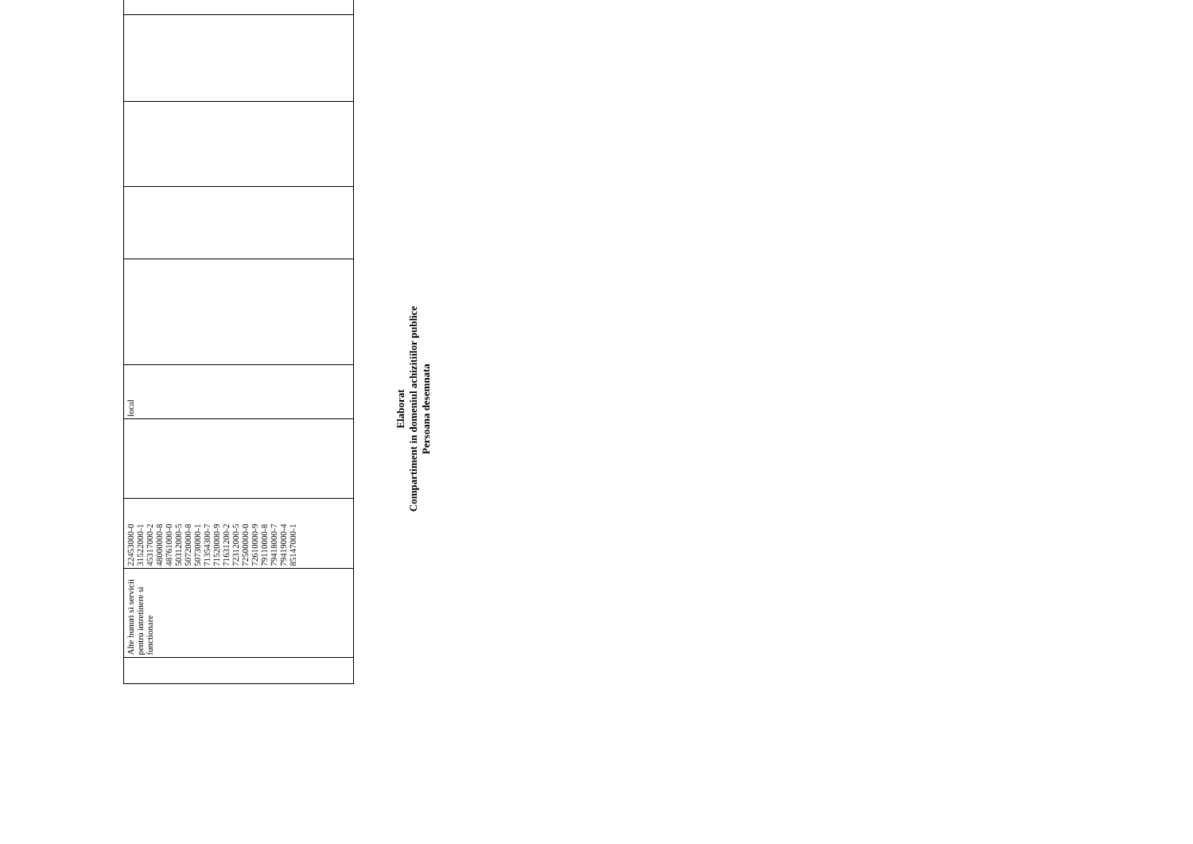| | Alte bunuri si servicii pentru intretinere si functionare | 22453000-0 31522000-1 45317000-2 48000000-8 48761000-0 50312000-5 50720000-8 50730000-1 71354300-7 71520000-9 71631200-2 72312000-5 72500000-0 72610000-9 79110000-8 79418000-7 79419000-4 85147000-1 | | local | | | | | |
Elaborat
Compartiment in domeniul achizitiilor publice
Persoana desemnata